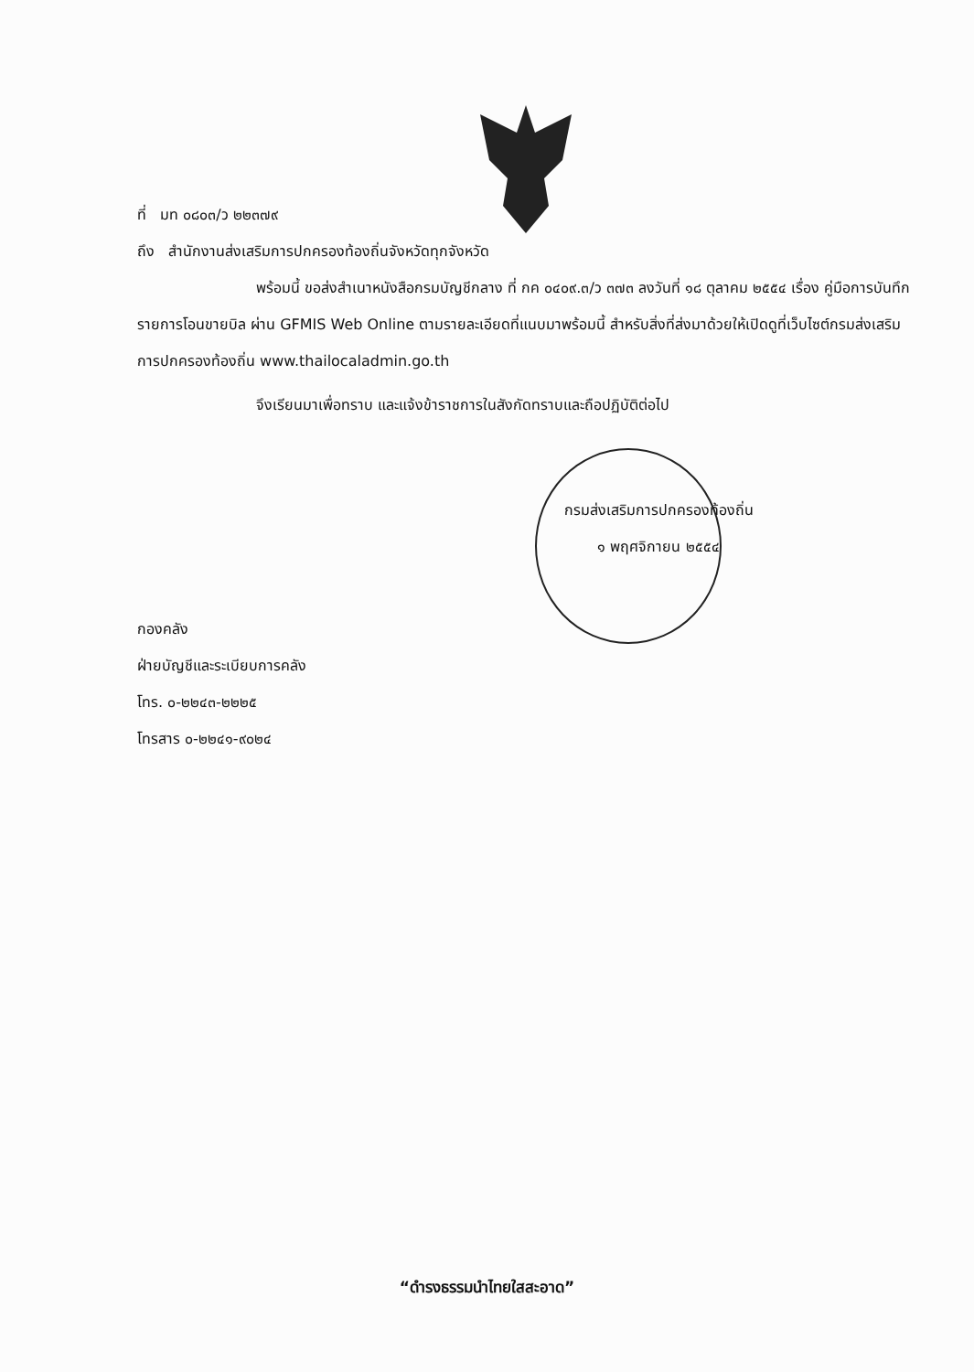ที่ มท ๐๘๐๓/ว ๒๒๓๗๙
ถึง สำนักงานส่งเสริมการปกครองท้องถิ่นจังหวัดทุกจังหวัด
พร้อมนี้ ขอส่งสำเนาหนังสือกรมบัญชีกลาง ที่ กค ๐๔๐๙.๓/ว ๓๗๓ ลงวันที่ ๑๘ ตุลาคม ๒๕๕๔ เรื่อง คู่มือการบันทึกรายการโอนขายบิล ผ่าน GFMIS Web Online ตามรายละเอียดที่แนบมาพร้อมนี้ สำหรับสิ่งที่ส่งมาด้วยให้เปิดดูที่เว็บไซต์กรมส่งเสริมการปกครองท้องถิ่น www.thailocaladmin.go.th
จึงเรียนมาเพื่อทราบ และแจ้งข้าราชการในสังกัดทราบและถือปฏิบัติต่อไป
กรมส่งเสริมการปกครองท้องถิ่น
๑ พฤศจิกายน ๒๕๕๔
กองคลัง
ฝ่ายบัญชีและระเบียบการคลัง
โทร. ๐-๒๒๔๓-๒๒๒๕
โทรสาร ๐-๒๒๔๑-๙๐๒๔
“ดำรงธรรมนำไทยใสสะอาด”